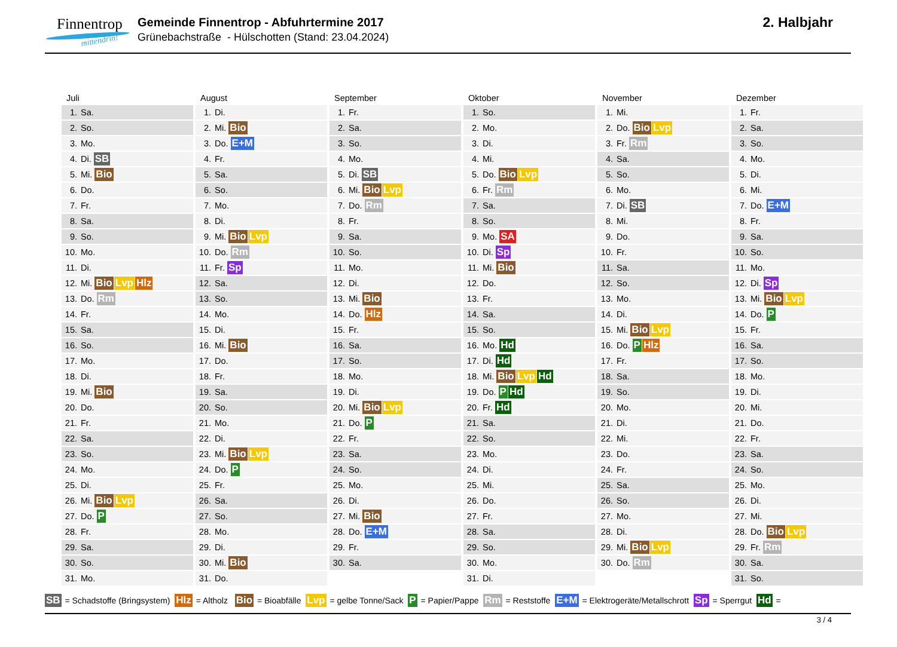Finnentrop
mittendrin!
Gemeinde Finnentrop - Abfuhrtermine 2017
Grünebachstraße - Hülschotten (Stand: 23.04.2024)
2. Halbjahr
| Juli | August | September | Oktober | November | Dezember |
| --- | --- | --- | --- | --- | --- |
| 1. Sa. | 1. Di. | 1. Fr. | 1. So. | 1. Mi. | 1. Fr. |
| 2. So. | 2. Mi. Bio | 2. Sa. | 2. Mo. | 2. Do. Bio Lvp | 2. Sa. |
| 3. Mo. | 3. Do. E+M | 3. So. | 3. Di. | 3. Fr. Rm | 3. So. |
| 4. Di. SB | 4. Fr. | 4. Mo. | 4. Mi. | 4. Sa. | 4. Mo. |
| 5. Mi. Bio | 5. Sa. | 5. Di. SB | 5. Do. Bio Lvp | 5. So. | 5. Di. |
| 6. Do. | 6. So. | 6. Mi. Bio Lvp | 6. Fr. Rm | 6. Mo. | 6. Mi. |
| 7. Fr. | 7. Mo. | 7. Do. Rm | 7. Sa. | 7. Di. SB | 7. Do. E+M |
| 8. Sa. | 8. Di. | 8. Fr. | 8. So. | 8. Mi. | 8. Fr. |
| 9. So. | 9. Mi. Bio Lvp | 9. Sa. | 9. Mo. SA | 9. Do. | 9. Sa. |
| 10. Mo. | 10. Do. Rm | 10. So. | 10. Di. Sp | 10. Fr. | 10. So. |
| 11. Di. | 11. Fr. Sp | 11. Mo. | 11. Mi. Bio | 11. Sa. | 11. Mo. |
| 12. Mi. Bio Lvp Hlz | 12. Sa. | 12. Di. | 12. Do. | 12. So. | 12. Di. Sp |
| 13. Do. Rm | 13. So. | 13. Mi. Bio | 13. Fr. | 13. Mo. | 13. Mi. Bio Lvp |
| 14. Fr. | 14. Mo. | 14. Do. Hlz | 14. Sa. | 14. Di. | 14. Do. P |
| 15. Sa. | 15. Di. | 15. Fr. | 15. So. | 15. Mi. Bio Lvp | 15. Fr. |
| 16. So. | 16. Mi. Bio | 16. Sa. | 16. Mo. Hd | 16. Do. P Hlz | 16. Sa. |
| 17. Mo. | 17. Do. | 17. So. | 17. Di. Hd | 17. Fr. | 17. So. |
| 18. Di. | 18. Fr. | 18. Mo. | 18. Mi. Bio Lvp Hd | 18. Sa. | 18. Mo. |
| 19. Mi. Bio | 19. Sa. | 19. Di. | 19. Do. P Hd | 19. So. | 19. Di. |
| 20. Do. | 20. So. | 20. Mi. Bio Lvp | 20. Fr. Hd | 20. Mo. | 20. Mi. |
| 21. Fr. | 21. Mo. | 21. Do. P | 21. Sa. | 21. Di. | 21. Do. |
| 22. Sa. | 22. Di. | 22. Fr. | 22. So. | 22. Mi. | 22. Fr. |
| 23. So. | 23. Mi. Bio Lvp | 23. Sa. | 23. Mo. | 23. Do. | 23. Sa. |
| 24. Mo. | 24. Do. P | 24. So. | 24. Di. | 24. Fr. | 24. So. |
| 25. Di. | 25. Fr. | 25. Mo. | 25. Mi. | 25. Sa. | 25. Mo. |
| 26. Mi. Bio Lvp | 26. Sa. | 26. Di. | 26. Do. | 26. So. | 26. Di. |
| 27. Do. P | 27. So. | 27. Mi. Bio | 27. Fr. | 27. Mo. | 27. Mi. |
| 28. Fr. | 28. Mo. | 28. Do. E+M | 28. Sa. | 28. Di. | 28. Do. Bio Lvp |
| 29. Sa. | 29. Di. | 29. Fr. | 29. So. | 29. Mi. Bio Lvp | 29. Fr. Rm |
| 30. So. | 30. Mi. Bio | 30. Sa. | 30. Mo. | 30. Do. Rm | 30. Sa. |
| 31. Mo. | 31. Do. | | 31. Di. | | 31. So. |
SB = Schadstoffe (Bringsystem) Hlz = Altholz Bio = Bioabfälle Lvp = gelbe Tonne/Sack P = Papier/Pappe Rm = Reststoffe E+M = Elektrogeräte/Metallschrott Sp = Sperrgut Hd =
3 / 4